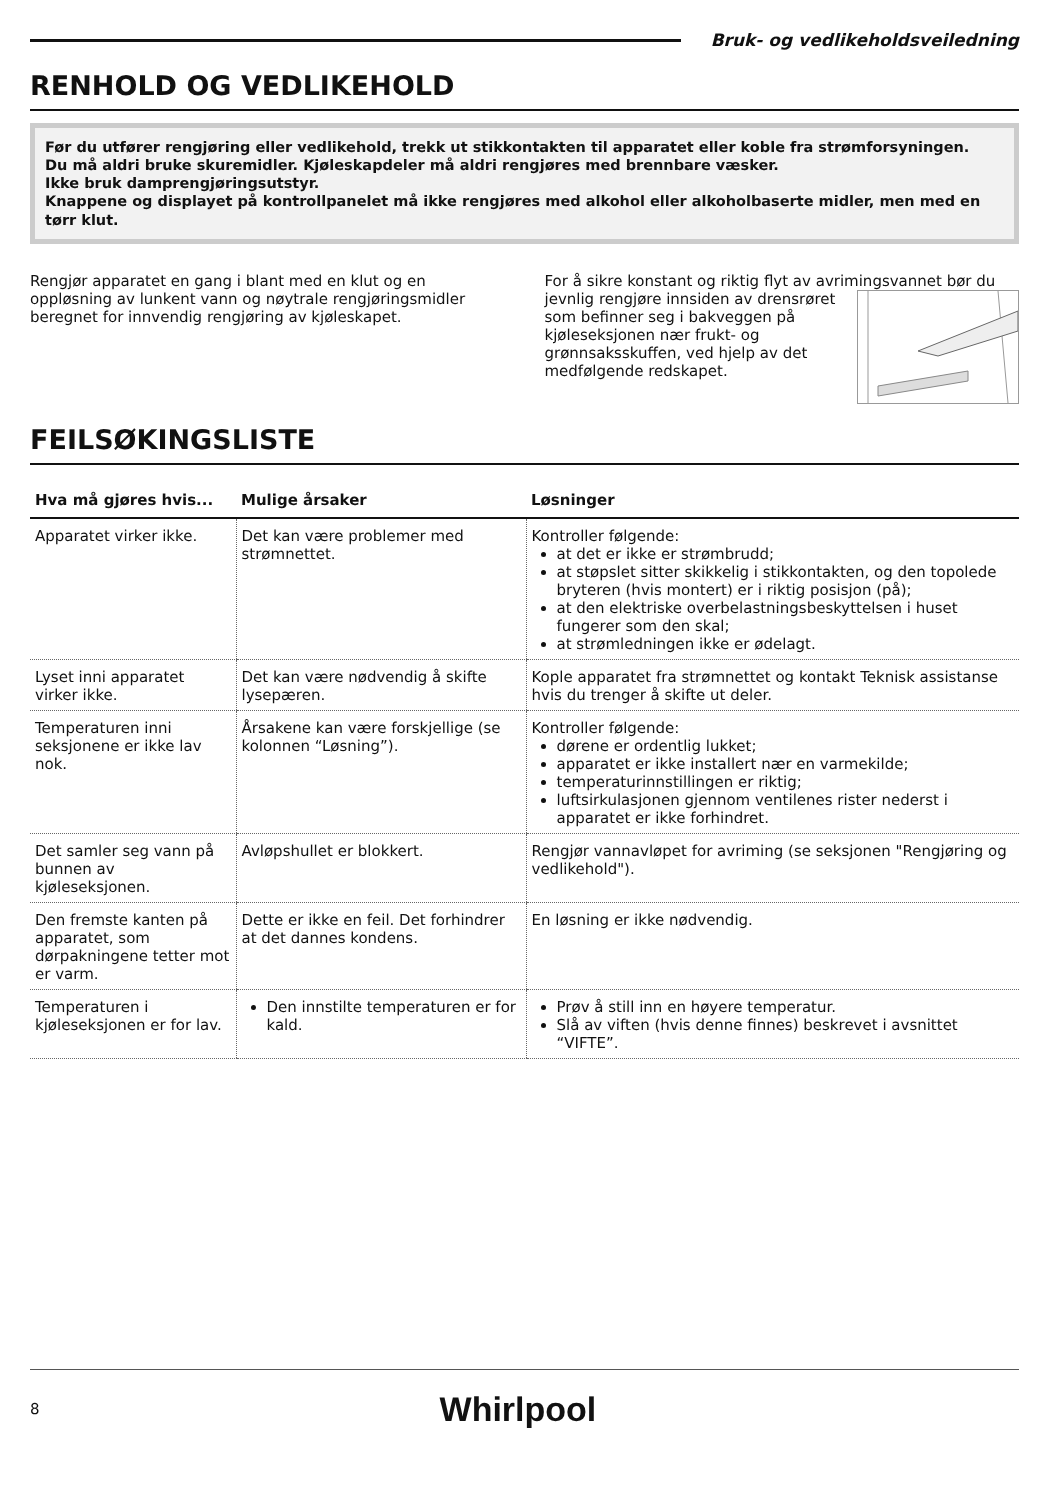Bruk- og vedlikeholdsveiledning
RENHOLD OG VEDLIKEHOLD
Før du utfører rengjøring eller vedlikehold, trekk ut stikkontakten til apparatet eller koble fra strømforsyningen.
Du må aldri bruke skuremidler. Kjøleskapdeler må aldri rengjøres med brennbare væsker.
Ikke bruk damprengjøringsutstyr.
Knappene og displayet på kontrollpanelet må ikke rengjøres med alkohol eller alkoholbaserte midler, men med en tørr klut.
Rengjør apparatet en gang i blant med en klut og en oppløsning av lunkent vann og nøytrale rengjøringsmidler beregnet for innvendig rengjøring av kjøleskapet.
For å sikre konstant og riktig flyt av avrimingsvannet bør du jevnlig rengjøre innsiden av drensrøret som befinner seg i bakveggen på kjøleseksjonen nær frukt- og grønnsaksskuffen, ved hjelp av det medfølgende redskapet.
FEILSØKINGSLISTE
| Hva må gjøres hvis... | Mulige årsaker | Løsninger |
| --- | --- | --- |
| Apparatet virker ikke. | Det kan være problemer med strømnettet. | Kontroller følgende: at det er ikke er strømbrudd; at støpslet sitter skikkelig i stikkontakten, og den topolede bryteren (hvis montert) er i riktig posisjon (på); at den elektriske overbelastningsbeskyttelsen i huset fungerer som den skal; at strømledningen ikke er ødelagt. |
| Lyset inni apparatet virker ikke. | Det kan være nødvendig å skifte lysepæren. | Kople apparatet fra strømnettet og kontakt Teknisk assistanse hvis du trenger å skifte ut deler. |
| Temperaturen inni seksjonene er ikke lav nok. | Årsakene kan være forskjellige (se kolonnen “Løsning”). | Kontroller følgende: dørene er ordentlig lukket; apparatet er ikke installert nær en varmekilde; temperaturinnstillingen er riktig; luftsirkulasjonen gjennom ventilenes rister nederst i apparatet er ikke forhindret. |
| Det samler seg vann på bunnen av kjøleseksjonen. | Avløpshullet er blokkert. | Rengjør vannavløpet for avriming (se seksjonen "Rengjøring og vedlikehold"). |
| Den fremste kanten på apparatet, som dørpakningene tetter mot er varm. | Dette er ikke en feil. Det forhindrer at det dannes kondens. | En løsning er ikke nødvendig. |
| Temperaturen i kjøleseksjonen er for lav. | Den innstilte temperaturen er for kald. | Prøv å still inn en høyere temperatur. Slå av viften (hvis denne finnes) beskrevet i avsnittet “VIFTE”. |
8 Whirlpool